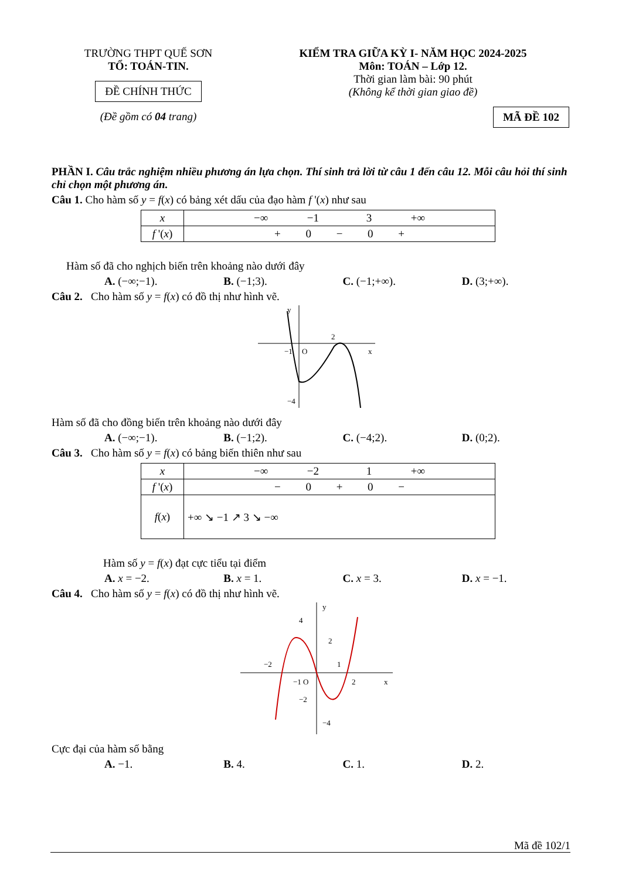TRƯỜNG THPT QUẾ SƠN
TỔ: TOÁN-TIN.
ĐỀ CHÍNH THỨC
(Đề gồm có 04 trang)
KIỂM TRA GIỮA KỲ I- NĂM HỌC 2024-2025
Môn: TOÁN – Lớp 12.
Thời gian làm bài: 90 phút
(Không kể thời gian giao đề)
MÃ ĐỀ 102
PHẦN I. Câu trắc nghiệm nhiều phương án lựa chọn. Thí sinh trả lời từ câu 1 đến câu 12. Mỗi câu hỏi thí sinh chỉ chọn một phương án.
Câu 1. Cho hàm số y = f(x) có bảng xét dấu của đạo hàm f '(x) như sau
| x | −∞ −1 3 +∞ |
| f '( x ) | + 0 − 0 + |
Hàm số đã cho nghịch biến trên khoảng nào dưới đây
A. (−∞;−1). B. (−1;3). C. (−1;+∞). D. (3;+∞).
Câu 2. Cho hàm số y = f(x) có đồ thị như hình vẽ.
2
−1
O
x
−4
y
Hàm số đã cho đồng biến trên khoảng nào dưới đây
A. (−∞;−1). B. (−1;2). C. (−4;2). D. (0;2).
Câu 3. Cho hàm số y = f(x) có bảng biến thiên như sau
| x | −∞ −2 1 +∞ |
| f '( x ) | − 0 + 0 − |
| f ( x ) | +∞ ↘ −1 ↗ 3 ↘ −∞ |
Hàm số y = f(x) đạt cực tiểu tại điểm
A. x = −2. B. x = 1. C. x = 3. D. x = −1.
Câu 4. Cho hàm số y = f(x) có đồ thị như hình vẽ.
4
2
−2
1
−1 O
2
x
−2
−4
y
Cực đại của hàm số bằng
A. −1. B. 4. C. 1. D. 2.
Mã đề 102/1